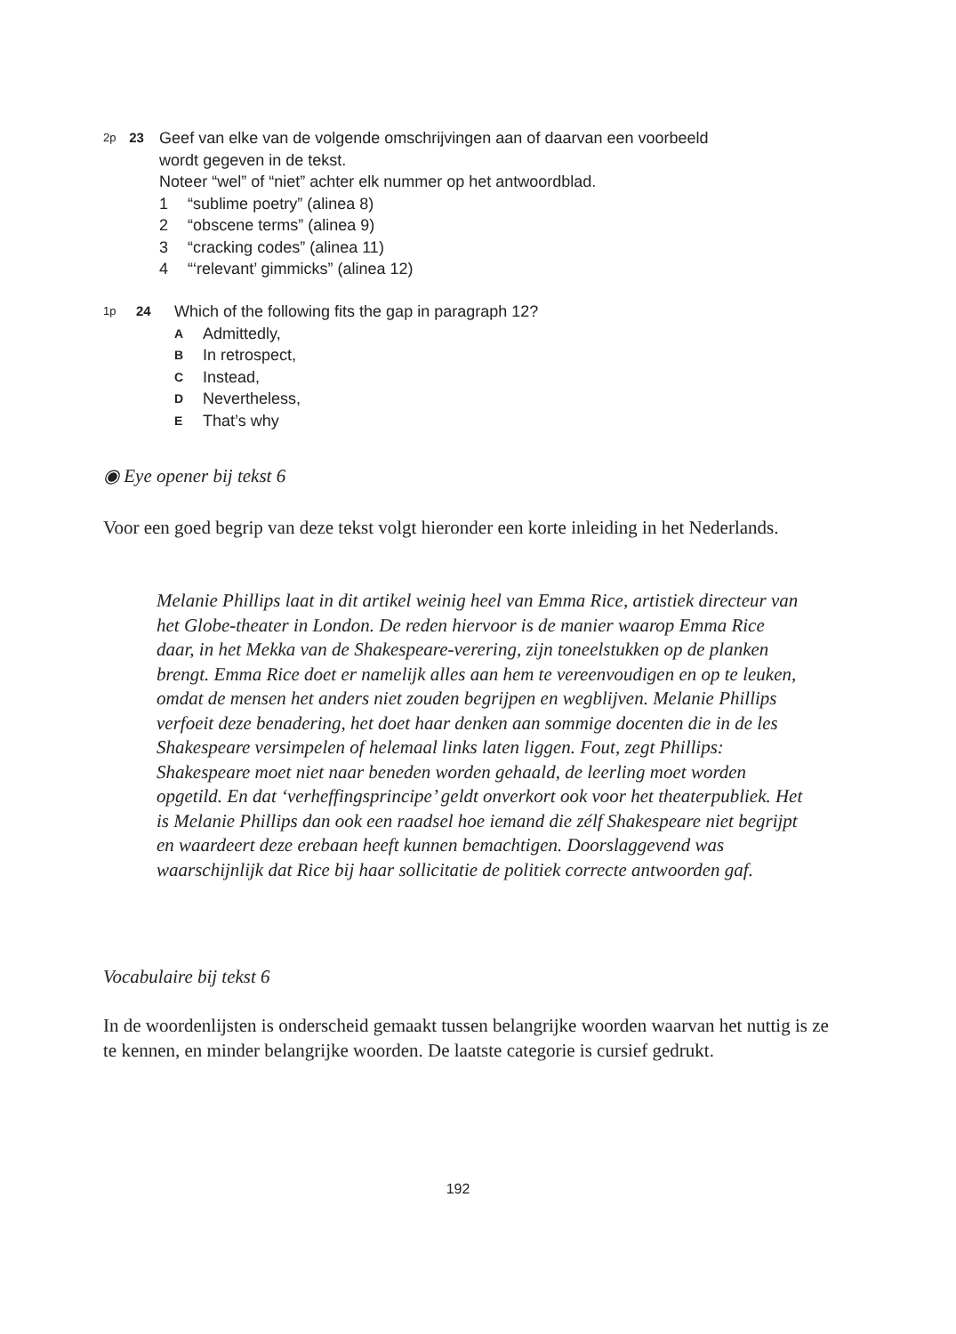2p
23
Geef van elke van de volgende omschrijvingen aan of daarvan een voorbeeld wordt gegeven in de tekst.
Noteer “wel” of “niet” achter elk nummer op het antwoordblad.
1 “sublime poetry” (alinea 8)
2 “obscene terms” (alinea 9)
3 “cracking codes” (alinea 11)
4 “‘relevant’ gimmicks” (alinea 12)
1p
24
Which of the following fits the gap in paragraph 12?
A Admittedly,
B In retrospect,
C Instead,
D Nevertheless,
E That’s why
◉ Eye opener bij tekst 6
Voor een goed begrip van deze tekst volgt hieronder een korte inleiding in het Nederlands.
Melanie Phillips laat in dit artikel weinig heel van Emma Rice, artistiek directeur van het Globe-theater in London. De reden hiervoor is de manier waarop Emma Rice daar, in het Mekka van de Shakespeare-verering, zijn toneelstukken op de planken brengt. Emma Rice doet er namelijk alles aan hem te vereenvoudigen en op te leuken, omdat de mensen het anders niet zouden begrijpen en wegblijven. Melanie Phillips verfoeit deze benadering, het doet haar denken aan sommige docenten die in de les Shakespeare versimpelen of helemaal links laten liggen. Fout, zegt Phillips: Shakespeare moet niet naar beneden worden gehaald, de leerling moet worden opgetild. En dat ‘verheffingsprincipe’ geldt onverkort ook voor het theaterpubliek. Het is Melanie Phillips dan ook een raadsel hoe iemand die zélf Shakespeare niet begrijpt en waardeert deze erebaan heeft kunnen bemachtigen. Doorslaggevend was waarschijnlijk dat Rice bij haar sollicitatie de politiek correcte antwoorden gaf.
Vocabulaire bij tekst 6
In de woordenlijsten is onderscheid gemaakt tussen belangrijke woorden waarvan het nuttig is ze te kennen, en minder belangrijke woorden. De laatste categorie is cursief gedrukt.
192